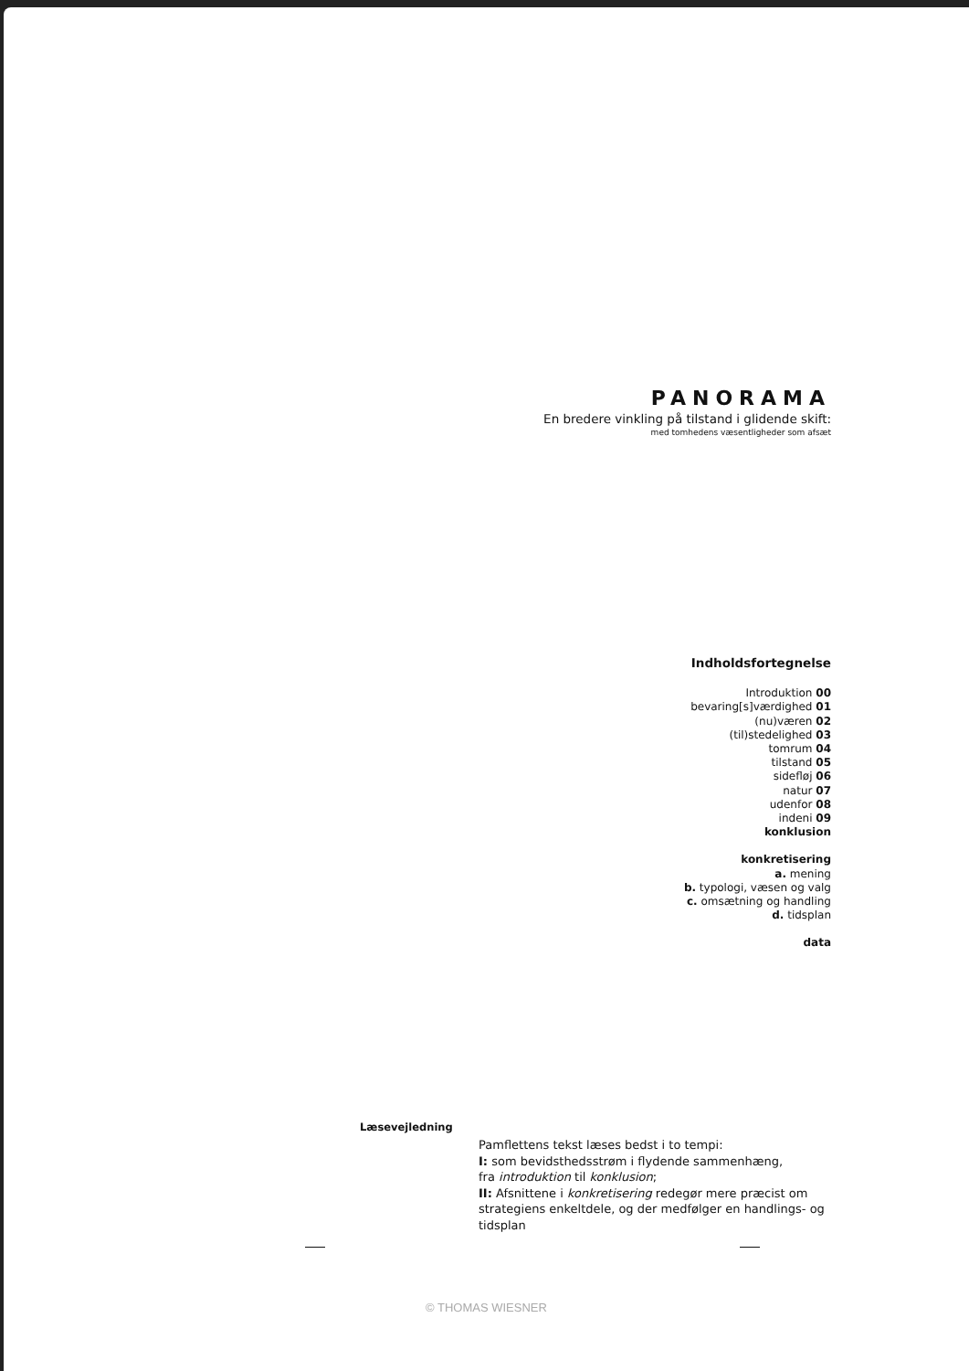PANORAMA
En bredere vinkling på tilstand i glidende skift:
med tomhedens væsentligheder som afsæt
Indholdsfortegnelse
Introduktion 00
bevaring[s]værdighed 01
(nu)væren 02
(til)stedelighed 03
tomrum 04
tilstand 05
sidefløj 06
natur 07
udenfor 08
indeni 09
konklusion
konkretisering
a. mening
b. typologi, væsen og valg
c. omsætning og handling
d. tidsplan
data
Læsevejledning
Pamflettens tekst læses bedst i to tempi:
I: som bevidsthedsstrøm i flydende sammenhæng,
fra introduktion til konklusion;
II: Afsnittene i konkretisering redegør mere præcist om
strategiens enkeltdele, og der medfølger en handlings- og
tidsplan
© THOMAS WIESNER